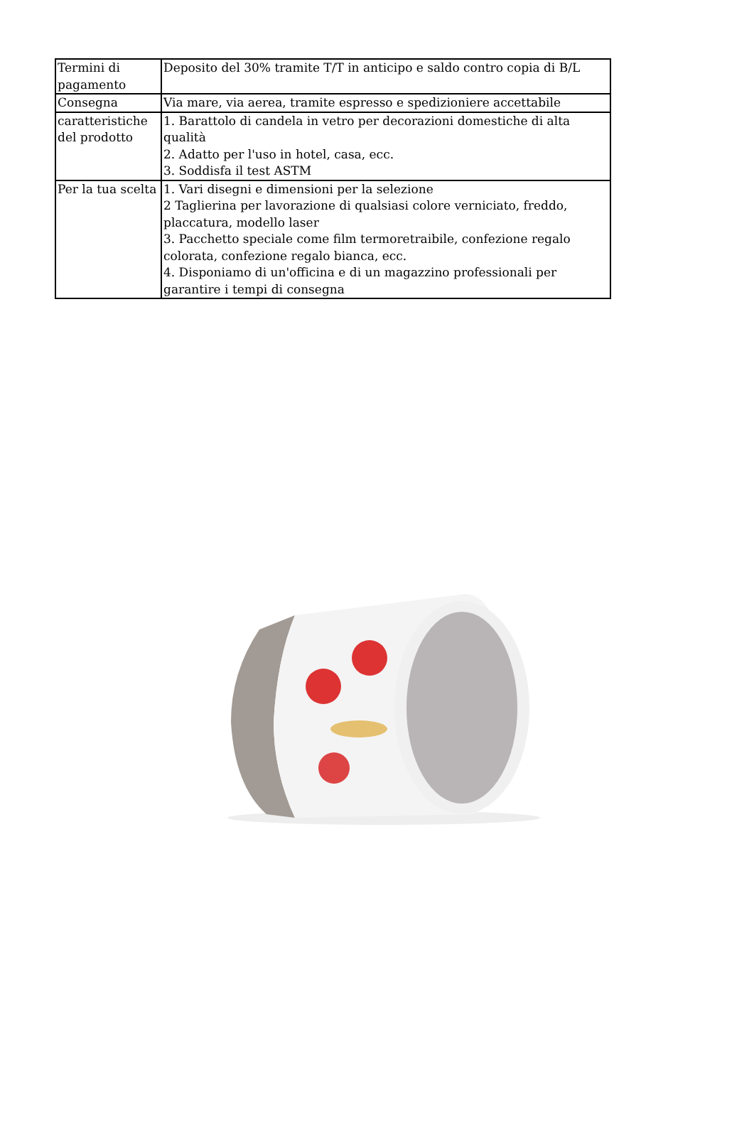| Termini di pagamento | Deposito del 30% tramite T/T in anticipo e saldo contro copia di B/L |
| Consegna | Via mare, via aerea, tramite espresso e spedizioniere accettabile |
| caratteristiche del prodotto | 1. Barattolo di candela in vetro per decorazioni domestiche di alta qualità 2. Adatto per l'uso in hotel, casa, ecc. 3. Soddisfa il test ASTM |
| Per la tua scelta | 1. Vari disegni e dimensioni per la selezione 2 Taglierina per lavorazione di qualsiasi colore verniciato, freddo, placcatura, modello laser 3. Pacchetto speciale come film termoretraibile, confezione regalo colorata, confezione regalo bianca, ecc. 4. Disponiamo di un'officina e di un magazzino professionali per garantire i tempi di consegna |